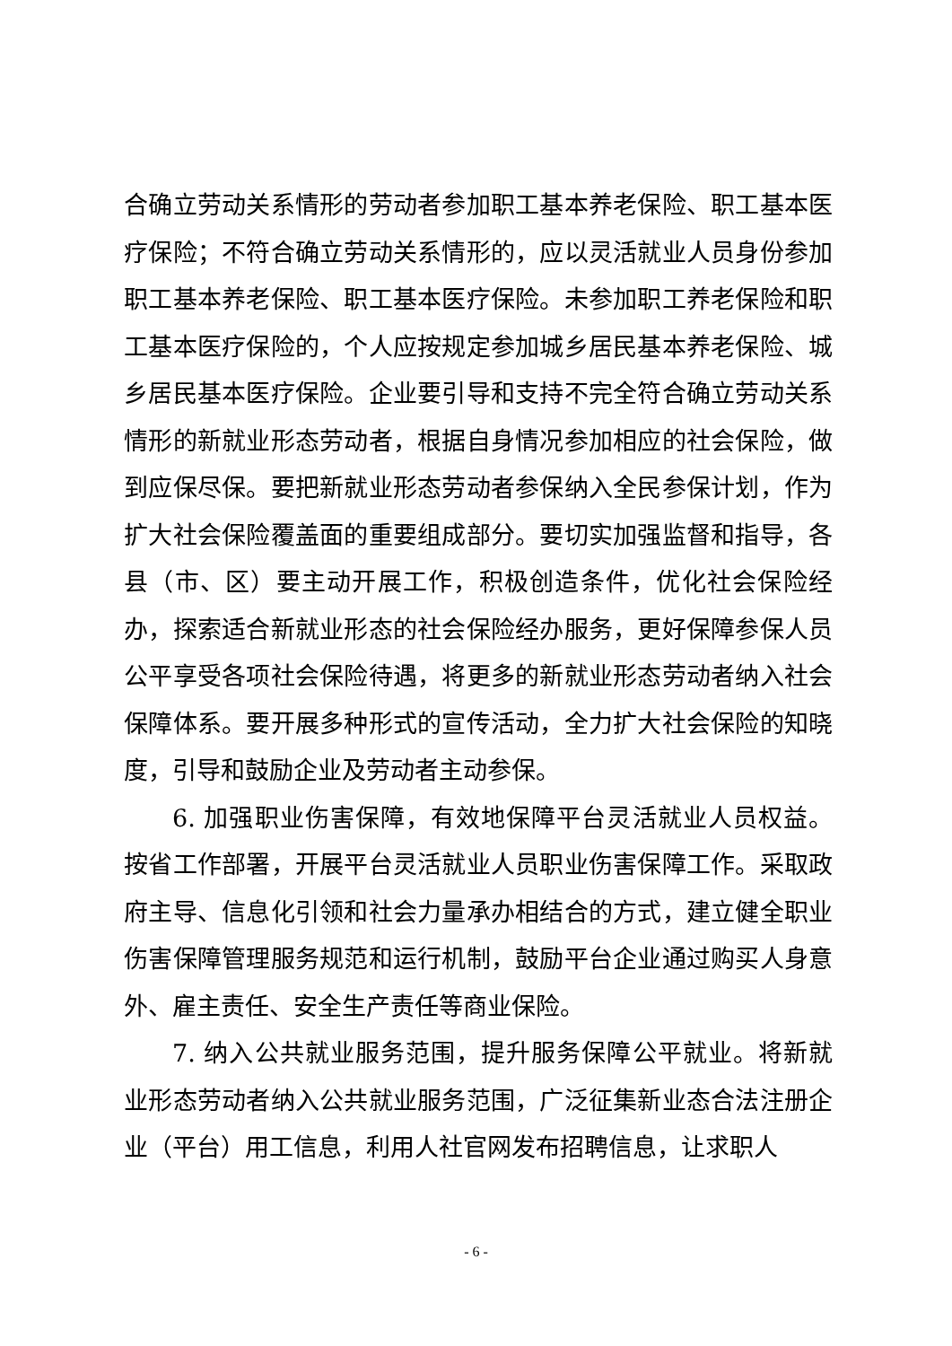合确立劳动关系情形的劳动者参加职工基本养老保险、职工基本医疗保险；不符合确立劳动关系情形的，应以灵活就业人员身份参加职工基本养老保险、职工基本医疗保险。未参加职工养老保险和职工基本医疗保险的，个人应按规定参加城乡居民基本养老保险、城乡居民基本医疗保险。企业要引导和支持不完全符合确立劳动关系情形的新就业形态劳动者，根据自身情况参加相应的社会保险，做到应保尽保。要把新就业形态劳动者参保纳入全民参保计划，作为扩大社会保险覆盖面的重要组成部分。要切实加强监督和指导，各县（市、区）要主动开展工作，积极创造条件，优化社会保险经办，探索适合新就业形态的社会保险经办服务，更好保障参保人员公平享受各项社会保险待遇，将更多的新就业形态劳动者纳入社会保障体系。要开展多种形式的宣传活动，全力扩大社会保险的知晓度，引导和鼓励企业及劳动者主动参保。
6. 加强职业伤害保障，有效地保障平台灵活就业人员权益。按省工作部署，开展平台灵活就业人员职业伤害保障工作。采取政府主导、信息化引领和社会力量承办相结合的方式，建立健全职业伤害保障管理服务规范和运行机制，鼓励平台企业通过购买人身意外、雇主责任、安全生产责任等商业保险。
7. 纳入公共就业服务范围，提升服务保障公平就业。将新就业形态劳动者纳入公共就业服务范围，广泛征集新业态合法注册企业（平台）用工信息，利用人社官网发布招聘信息，让求职人
- 6 -